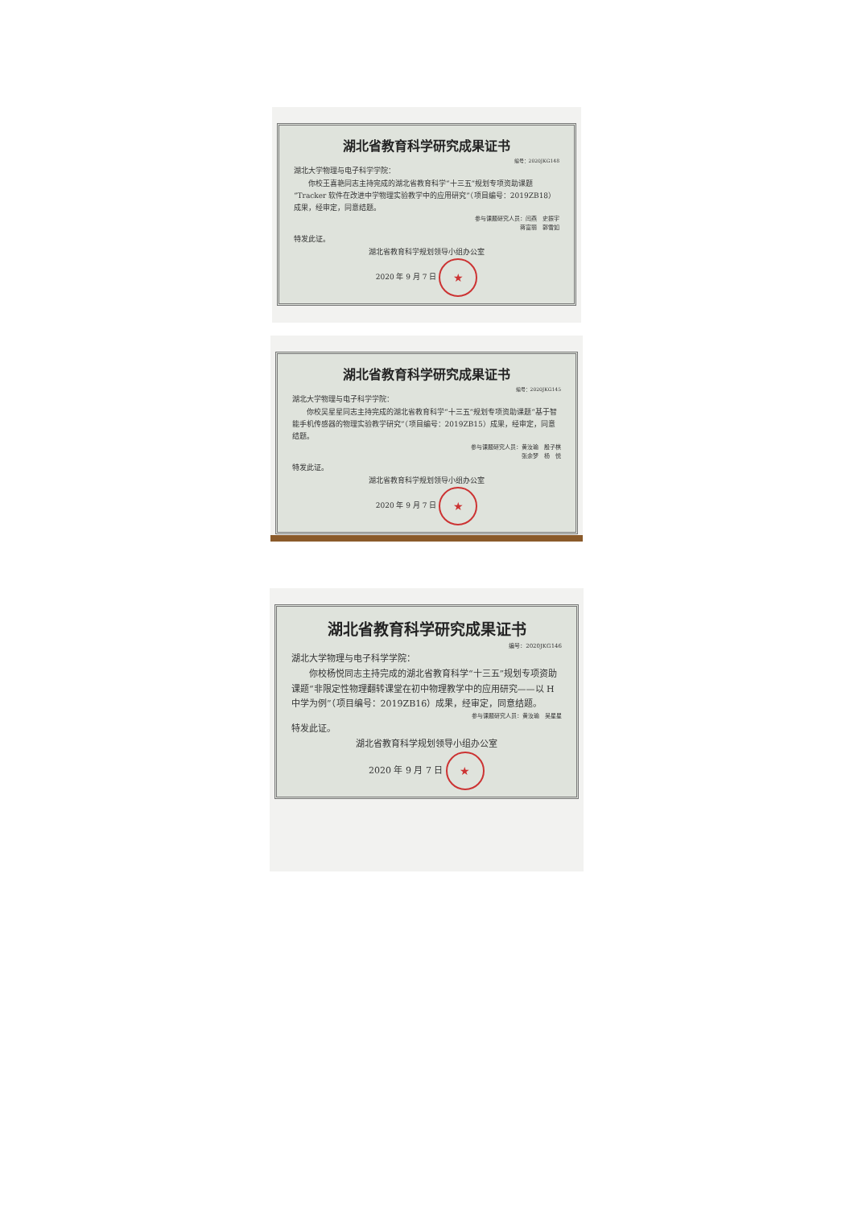湖北省教育科学研究成果证书
编号：2020JKG148
湖北大学物理与电子科学学院：
　　你校王喜艳同志主持完成的湖北省教育科学“十三五”规划专项资助课题“Tracker 软件在改进中学物理实验教学中的应用研究”（项目编号：2019ZB18）成果，经审定，同意结题。
参与课题研究人员：闫燕　史振宇
蒋富丽　郭雪如
特发此证。
湖北省教育科学规划领导小组办公室
2020 年 9 月 7 日 ★
湖北省教育科学研究成果证书
编号：2020JKG145
湖北大学物理与电子科学学院：
　　你校吴星星同志主持完成的湖北省教育科学“十三五”规划专项资助课题“基于智能手机传感器的物理实验教学研究”（项目编号：2019ZB15）成果，经审定，同意结题。
参与课题研究人员：黄汝瑜　殷子棋
张余梦　杨　悦
特发此证。
湖北省教育科学规划领导小组办公室
2020 年 9 月 7 日 ★
湖北省教育科学研究成果证书
编号：2020JKG146
湖北大学物理与电子科学学院：
　　你校杨悦同志主持完成的湖北省教育科学“十三五”规划专项资助课题“非限定性物理翻转课堂在初中物理教学中的应用研究——以 H 中学为例”（项目编号：2019ZB16）成果，经审定，同意结题。
参与课题研究人员：黄汝瑜　吴星星
特发此证。
湖北省教育科学规划领导小组办公室
2020 年 9 月 7 日 ★